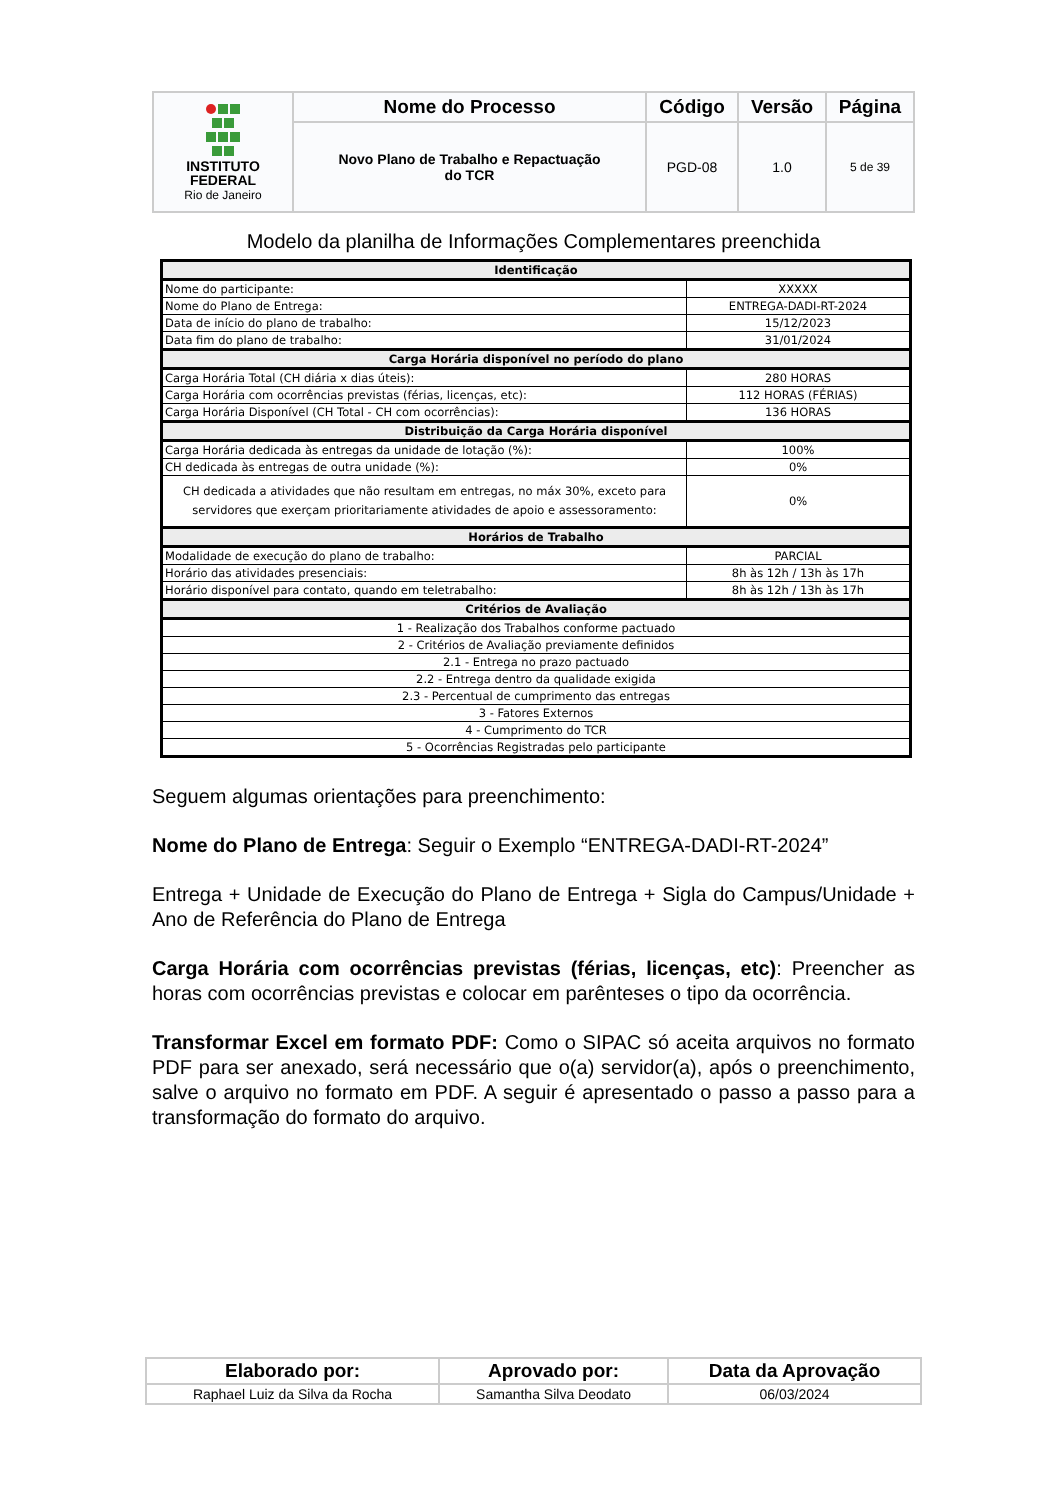| INSTITUTO FEDERAL Rio de Janeiro | Nome do Processo | Código | Versão | Página |
| | Novo Plano de Trabalho e Repactuação do TCR | PGD-08 | 1.0 | 5 de 39 |
Modelo da planilha de Informações Complementares preenchida
| Identificação | |
| Nome do participante: | XXXXX |
| Nome do Plano de Entrega: | ENTREGA-DADI-RT-2024 |
| Data de início do plano de trabalho: | 15/12/2023 |
| Data fim do plano de trabalho: | 31/01/2024 |
| Carga Horária disponível no período do plano | |
| Carga Horária Total (CH diária x dias úteis): | 280 HORAS |
| Carga Horária com ocorrências previstas (férias, licenças, etc): | 112 HORAS (FÉRIAS) |
| Carga Horária Disponível (CH Total - CH com ocorrências): | 136 HORAS |
| Distribuição da Carga Horária disponível | |
| Carga Horária dedicada às entregas da unidade de lotação (%): | 100% |
| CH dedicada às entregas de outra unidade (%): | 0% |
| CH dedicada a atividades que não resultam em entregas, no máx 30%, exceto para servidores que exerçam prioritariamente atividades de apoio e assessoramento: | 0% |
| Horários de Trabalho | |
| Modalidade de execução do plano de trabalho: | PARCIAL |
| Horário das atividades presenciais: | 8h às 12h / 13h às 17h |
| Horário disponível para contato, quando em teletrabalho: | 8h às 12h / 13h às 17h |
| Critérios de Avaliação | |
| 1 - Realização dos Trabalhos conforme pactuado | |
| 2 - Critérios de Avaliação previamente definidos | |
| 2.1 - Entrega no prazo pactuado | |
| 2.2 - Entrega dentro da qualidade exigida | |
| 2.3 - Percentual de cumprimento das entregas | |
| 3 - Fatores Externos | |
| 4 - Cumprimento do TCR | |
| 5 - Ocorrências Registradas pelo participante | |
Seguem algumas orientações para preenchimento:
Nome do Plano de Entrega: Seguir o Exemplo “ENTREGA-DADI-RT-2024”
Entrega + Unidade de Execução do Plano de Entrega + Sigla do Campus/Unidade + Ano de Referência do Plano de Entrega
Carga Horária com ocorrências previstas (férias, licenças, etc): Preencher as horas com ocorrências previstas e colocar em parênteses o tipo da ocorrência.
Transformar Excel em formato PDF: Como o SIPAC só aceita arquivos no formato PDF para ser anexado, será necessário que o(a) servidor(a), após o preenchimento, salve o arquivo no formato em PDF. A seguir é apresentado o passo a passo para a transformação do formato do arquivo.
| Elaborado por: | Aprovado por: | Data da Aprovação |
| --- | --- | --- |
| Raphael Luiz da Silva da Rocha | Samantha Silva Deodato | 06/03/2024 |